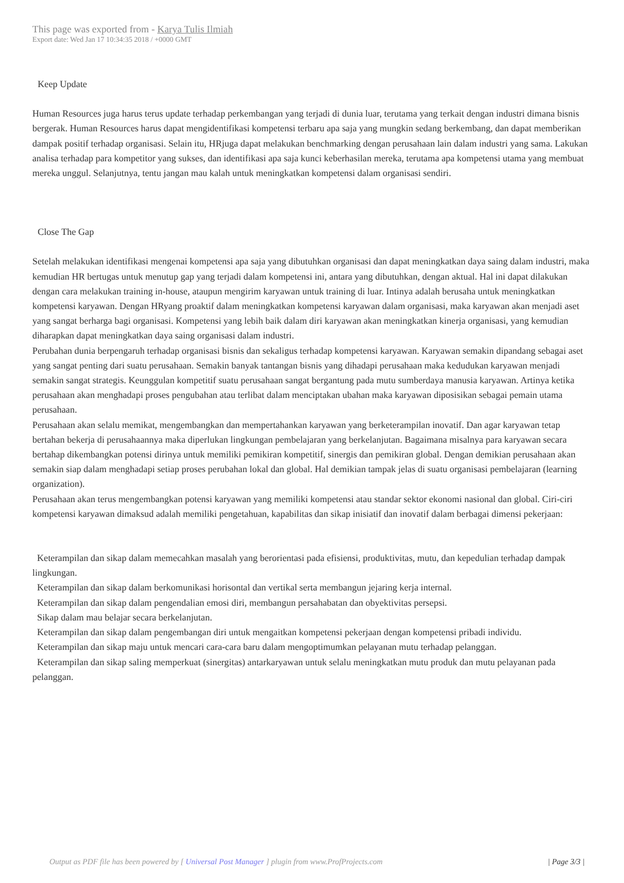This page was exported from - Karya Tulis Ilmiah
Export date: Wed Jan 17 10:34:35 2018 / +0000 GMT
Keep Update
Human Resources juga harus terus update terhadap perkembangan yang terjadi di dunia luar, terutama yang terkait dengan industri dimana bisnis bergerak. Human Resources harus dapat mengidentifikasi kompetensi terbaru apa saja yang mungkin sedang berkembang, dan dapat memberikan dampak positif terhadap organisasi. Selain itu, HRjuga dapat melakukan benchmarking dengan perusahaan lain dalam industri yang sama. Lakukan analisa terhadap para kompetitor yang sukses, dan identifikasi apa saja kunci keberhasilan mereka, terutama apa kompetensi utama yang membuat mereka unggul. Selanjutnya, tentu jangan mau kalah untuk meningkatkan kompetensi dalam organisasi sendiri.
Close The Gap
Setelah melakukan identifikasi mengenai kompetensi apa saja yang dibutuhkan organisasi dan dapat meningkatkan daya saing dalam industri, maka kemudian HR bertugas untuk menutup gap yang terjadi dalam kompetensi ini, antara yang dibutuhkan, dengan aktual. Hal ini dapat dilakukan dengan cara melakukan training in-house, ataupun mengirim karyawan untuk training di luar. Intinya adalah berusaha untuk meningkatkan kompetensi karyawan. Dengan HRyang proaktif dalam meningkatkan kompetensi karyawan dalam organisasi, maka karyawan akan menjadi aset yang sangat berharga bagi organisasi. Kompetensi yang lebih baik dalam diri karyawan akan meningkatkan kinerja organisasi, yang kemudian diharapkan dapat meningkatkan daya saing organisasi dalam industri.
Perubahan dunia berpengaruh terhadap organisasi bisnis dan sekaligus terhadap kompetensi karyawan. Karyawan semakin dipandang sebagai aset yang sangat penting dari suatu perusahaan. Semakin banyak tantangan bisnis yang dihadapi perusahaan maka kedudukan karyawan menjadi semakin sangat strategis. Keunggulan kompetitif suatu perusahaan sangat bergantung pada mutu sumberdaya manusia karyawan. Artinya ketika perusahaan akan menghadapi proses pengubahan atau terlibat dalam menciptakan ubahan maka karyawan diposisikan sebagai pemain utama perusahaan.
Perusahaan akan selalu memikat, mengembangkan dan mempertahankan karyawan yang berketerampilan inovatif. Dan agar karyawan tetap bertahan bekerja di perusahaannya maka diperlukan lingkungan pembelajaran yang berkelanjutan. Bagaimana misalnya para karyawan secara bertahap dikembangkan potensi dirinya untuk memiliki pemikiran kompetitif, sinergis dan pemikiran global. Dengan demikian perusahaan akan semakin siap dalam menghadapi setiap proses perubahan lokal dan global. Hal demikian tampak jelas di suatu organisasi pembelajaran (learning organization).
Perusahaan akan terus mengembangkan potensi karyawan yang memiliki kompetensi atau standar sektor ekonomi nasional dan global. Ciri-ciri kompetensi karyawan dimaksud adalah memiliki pengetahuan, kapabilitas dan sikap inisiatif dan inovatif dalam berbagai dimensi pekerjaan:
Keterampilan dan sikap dalam memecahkan masalah yang berorientasi pada efisiensi, produktivitas, mutu, dan kepedulian terhadap dampak lingkungan.
Keterampilan dan sikap dalam berkomunikasi horisontal dan vertikal serta membangun jejaring kerja internal.
Keterampilan dan sikap dalam pengendalian emosi diri, membangun persahabatan dan obyektivitas persepsi.
Sikap dalam mau belajar secara berkelanjutan.
Keterampilan dan sikap dalam pengembangan diri untuk mengaitkan kompetensi pekerjaan dengan kompetensi pribadi individu.
Keterampilan dan sikap maju untuk mencari cara-cara baru dalam mengoptimumkan pelayanan mutu terhadap pelanggan.
Keterampilan dan sikap saling memperkuat (sinergitas) antarkaryawan untuk selalu meningkatkan mutu produk dan mutu pelayanan pada pelanggan.
Output as PDF file has been powered by [ Universal Post Manager ] plugin from www.ProfProjects.com
| Page 3/3 |